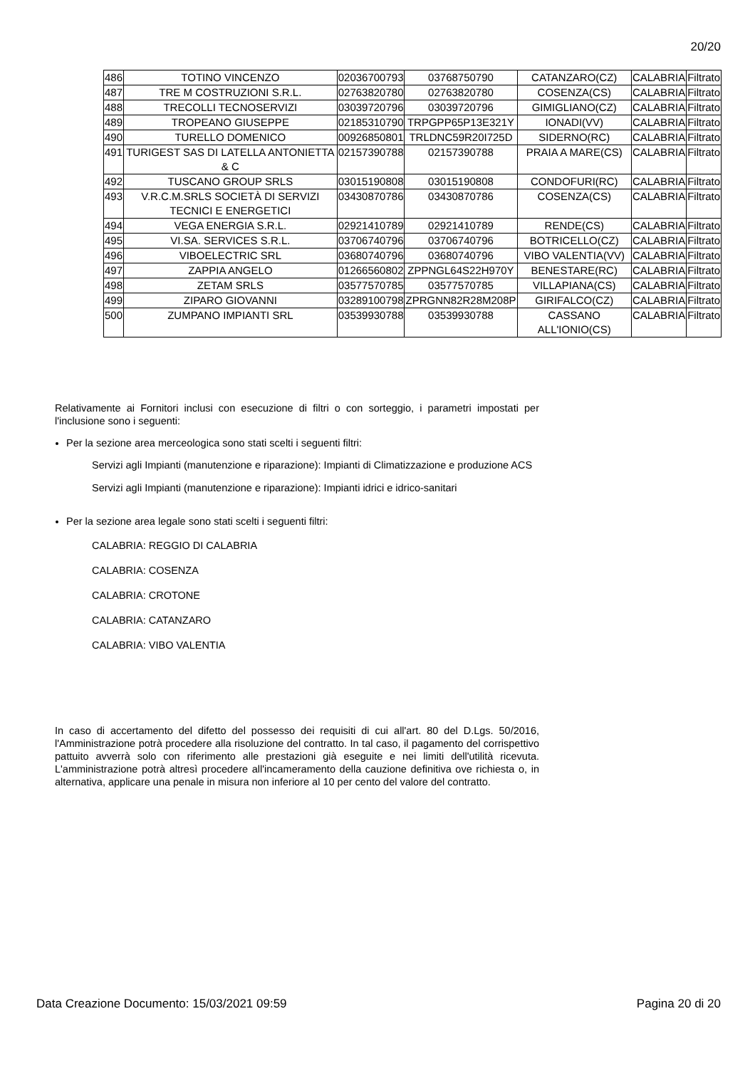20/20
| 486 | TOTINO VINCENZO | 02036700793 | 03768750790 | CATANZARO(CZ) | CALABRIA | Filtrato |
| 487 | TRE M COSTRUZIONI S.R.L. | 02763820780 | 02763820780 | COSENZA(CS) | CALABRIA | Filtrato |
| 488 | TRECOLLI TECNOSERVIZI | 03039720796 | 03039720796 | GIMIGLIANO(CZ) | CALABRIA | Filtrato |
| 489 | TROPEANO GIUSEPPE | 02185310790 | TRPGPP65P13E321Y | IONADI(VV) | CALABRIA | Filtrato |
| 490 | TURELLO DOMENICO | 00926850801 | TRLDNC59R20I725D | SIDERNO(RC) | CALABRIA | Filtrato |
| 491 | TURIGEST SAS DI LATELLA ANTONIETTA & C | 02157390788 | 02157390788 | PRAIA A MARE(CS) | CALABRIA | Filtrato |
| 492 | TUSCANO GROUP SRLS | 03015190808 | 03015190808 | CONDOFURI(RC) | CALABRIA | Filtrato |
| 493 | V.R.C.M.SRLS SOCIETÀ DI SERVIZI TECNICI E ENERGETICI | 03430870786 | 03430870786 | COSENZA(CS) | CALABRIA | Filtrato |
| 494 | VEGA ENERGIA S.R.L. | 02921410789 | 02921410789 | RENDE(CS) | CALABRIA | Filtrato |
| 495 | VI.SA. SERVICES S.R.L. | 03706740796 | 03706740796 | BOTRICELLO(CZ) | CALABRIA | Filtrato |
| 496 | VIBOELECTRIC SRL | 03680740796 | 03680740796 | VIBO VALENTIA(VV) | CALABRIA | Filtrato |
| 497 | ZAPPIA ANGELO | 01266560802 | ZPPNGL64S22H970Y | BENESTARE(RC) | CALABRIA | Filtrato |
| 498 | ZETAM SRLS | 03577570785 | 03577570785 | VILLAPIANA(CS) | CALABRIA | Filtrato |
| 499 | ZIPARO GIOVANNI | 03289100798 | ZPRGNN82R28M208P | GIRIFALCO(CZ) | CALABRIA | Filtrato |
| 500 | ZUMPANO IMPIANTI SRL | 03539930788 | 03539930788 | CASSANO ALL'IONIO(CS) | CALABRIA | Filtrato |
Relativamente ai Fornitori inclusi con esecuzione di filtri o con sorteggio, i parametri impostati per l'inclusione sono i seguenti:
Per la sezione area merceologica sono stati scelti i seguenti filtri:
Servizi agli Impianti (manutenzione e riparazione): Impianti di Climatizzazione e produzione ACS
Servizi agli Impianti (manutenzione e riparazione): Impianti idrici e idrico-sanitari
Per la sezione area legale sono stati scelti i seguenti filtri:
CALABRIA: REGGIO DI CALABRIA
CALABRIA: COSENZA
CALABRIA: CROTONE
CALABRIA: CATANZARO
CALABRIA: VIBO VALENTIA
In caso di accertamento del difetto del possesso dei requisiti di cui all'art. 80 del D.Lgs. 50/2016, l'Amministrazione potrà procedere alla risoluzione del contratto. In tal caso, il pagamento del corrispettivo pattuito avverrà solo con riferimento alle prestazioni già eseguite e nei limiti dell'utilità ricevuta. L'amministrazione potrà altresì procedere all'incameramento della cauzione definitiva ove richiesta o, in alternativa, applicare una penale in misura non inferiore al 10 per cento del valore del contratto.
Data Creazione Documento: 15/03/2021 09:59 Pagina 20 di 20